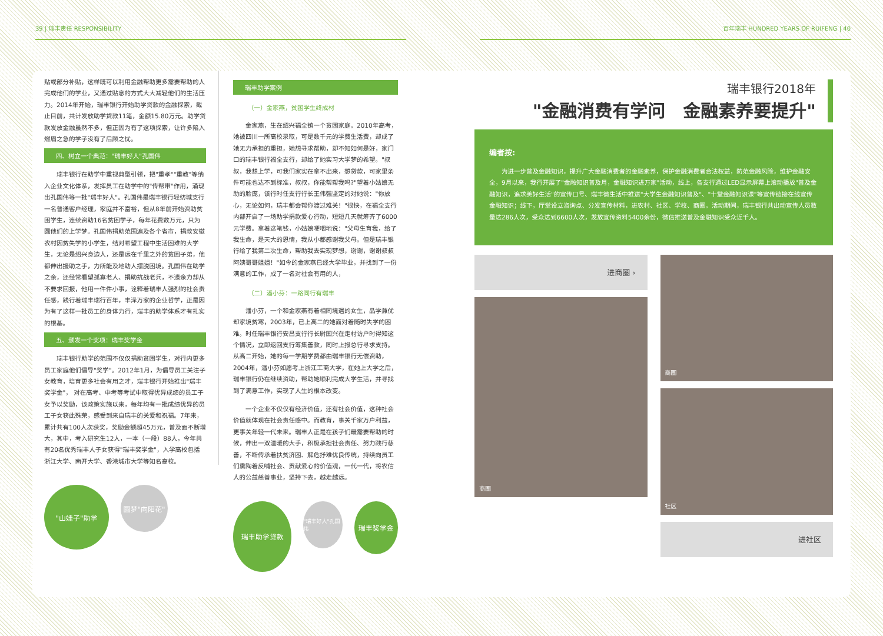39 | 瑞丰责任 RESPONSIBILITY 百年瑞丰 HUNDRED YEARS OF RUIFENG | 40
贴或部分补贴，这样既可以利用金融帮助更多需要帮助的人完成他们的学业，又通过贴息的方式大大减轻他们的生活压力。2014年开始，瑞丰银行开始助学贷款的金融探索，截止目前，共计发放助学贷款11笔，金额15.80万元。助学贷款发放金融虽然不多，但正因为有了这项探索，让许多陷入燃眉之急的学子没有了后顾之忧。
四、树立一个典范："瑞丰好人"孔国伟
瑞丰银行在助学中重视典型引领，把"重孝""重教"等纳入企业文化体系，发挥员工在助学中的"传帮带"作用，涌现出孔国伟等一批"瑞丰好人"。孔国伟是瑞丰银行轻纺城支行一名普通客户经理，家庭并不富裕，但从8年前开始资助贫困学生，连续资助16名贫困学子，每年花费数万元，只为圆他们的上学梦。孔国伟捐助范围遍及各个省市，捐款安徽农村因贫失学的小学生，结对希望工程中生活困难的大学生，无论是绍兴身边人，还是远在千里之外的贫困子弟，他都伸出援助之手，力所能及地助人摆脱困境。孔国伟在助学之余，还经常看望孤寡老人、捐助抗战老兵，不遗余力却从不要求回报，他用一件件小事，诠释着瑞丰人强烈的社会责任感，践行着瑞丰瑞行百年，丰泽万家的企业哲学，正是因为有了这样一批员工的身体力行，瑞丰的助学体系才有扎实的根基。
五、颁发一个奖项：瑞丰奖学金
瑞丰银行助学的范围不仅仅捐助贫困学生，对行内更多员工家庭他们倡导"奖学"。2012年1月，为倡导员工关注子女教育，培育更多社会有用之才，瑞丰银行开始推出"瑞丰奖学金"， 对在高考、中考等考试中取得优异成绩的员工子女予以奖励，该政策实施以来，每年均有一批成绩优异的员工子女获此殊荣，感受到来自瑞丰的关爱和祝福。7年来，累计共有100人次获奖，奖励金额超45万元，普及面不断增大，其中，考入研究生12人，一本（一段）88人，今年共有20名优秀瑞丰人子女获得"瑞丰奖学金"，入学高校包括浙江大学、南开大学、香港城市大学等知名高校。
"山娃子"助学
圆梦"向阳花"
瑞丰助学案例
（一）金家燕，贫困学生终成材
金家燕，生在绍兴福全镇一个贫困家庭。2010年高考，她被四川一所高校录取，可是数千元的学费生活费，却成了她无力承担的重担，她想寻求帮助，却不知如何是好，家门口的瑞丰银行福全支行，却给了她实习大学梦的希望。"叔叔，我想上学，可我们家实在拿不出来，想贷款，可家里条件可能也达不到标准，叔叔，你能帮帮我吗?"望着小姑娘无助的脸庞，该行时任支行行长王伟强坚定的对她说："你放心，无论如何，瑞丰都会帮你渡过难关！"很快，在福全支行内部开启了一场助学捐款爱心行动，短短几天就筹齐了6000元学费。拿着这笔钱，小姑娘哽咽地说："父母生育我，给了我生命，是天大的恩情，我从小都感谢我父母。但是瑞丰银行给了我第二次生命，帮助我去实现梦想，谢谢，谢谢叔叔阿姨哥哥姐姐！"如今的金家燕已经大学毕业，并找到了一份满意的工作，成了一名对社会有用的人，
（二）潘小芬：一路同行有瑞丰
潘小芬，一个和金家燕有着相同境遇的女生，品学兼优却家境贫寒，2003年，已上高二的她面对着随时失学的困难。时任瑞丰银行安昌支行行长尉国兴在走村访户时得知这个情况，立即返回支行筹集善款，同时上报总行寻求支持。从高二开始，她的每一学期学费都由瑞丰银行无偿资助，2004年，潘小芬如愿考上浙江工商大学，在她上大学之后，瑞丰银行仍在继续资助，帮助她顺利完成大学生活，并寻找到了满意工作，实现了人生的根本改变。
一个企业不仅仅有经济价值，还有社会价值，这种社会价值就体现在社会责任感中。而教育，事关千家万户利益，更事关年轻一代未来。瑞丰人正是在孩子们最需要帮助的时候，伸出一双温暖的大手，积极承担社会责任、努力践行慈善，不断传承着扶贫济困、解危抒难优良传统，持续向员工们熏陶着反哺社会、贡献爱心的价值观，一代一代，将农信人的公益慈善事业，坚持下去，越走越远。
瑞丰助学贷款
"瑞丰好人"孔国伟
瑞丰奖学金
瑞丰银行2018年
"金融消费有学问　金融素养要提升"
编者按:
为进一步普及金融知识，提升广大金融消费者的金融素养，保护金融消费者合法权益，防范金融风险，维护金融安全，9月以来，我行开展了"金融知识普及月，金融知识进万家"活动，线上，各支行通过LED显示屏幕上滚动播放"普及金融知识，追求美好生活"的宣传口号、瑞丰微生活中推送"大学生金融知识普及"、"十堂金融知识课"等宣传链接在线宣传金融知识；线下，厅堂设立咨询点、分发宣传材料，进农村、社区、学校、商圈。活动期间，瑞丰银行共出动宣传人员数量达286人次，受众达到6600人次，发放宣传资料5400余份，微信推送普及金融知识受众近千人。
进商圈 ›
商圈
商圈
社区
进社区